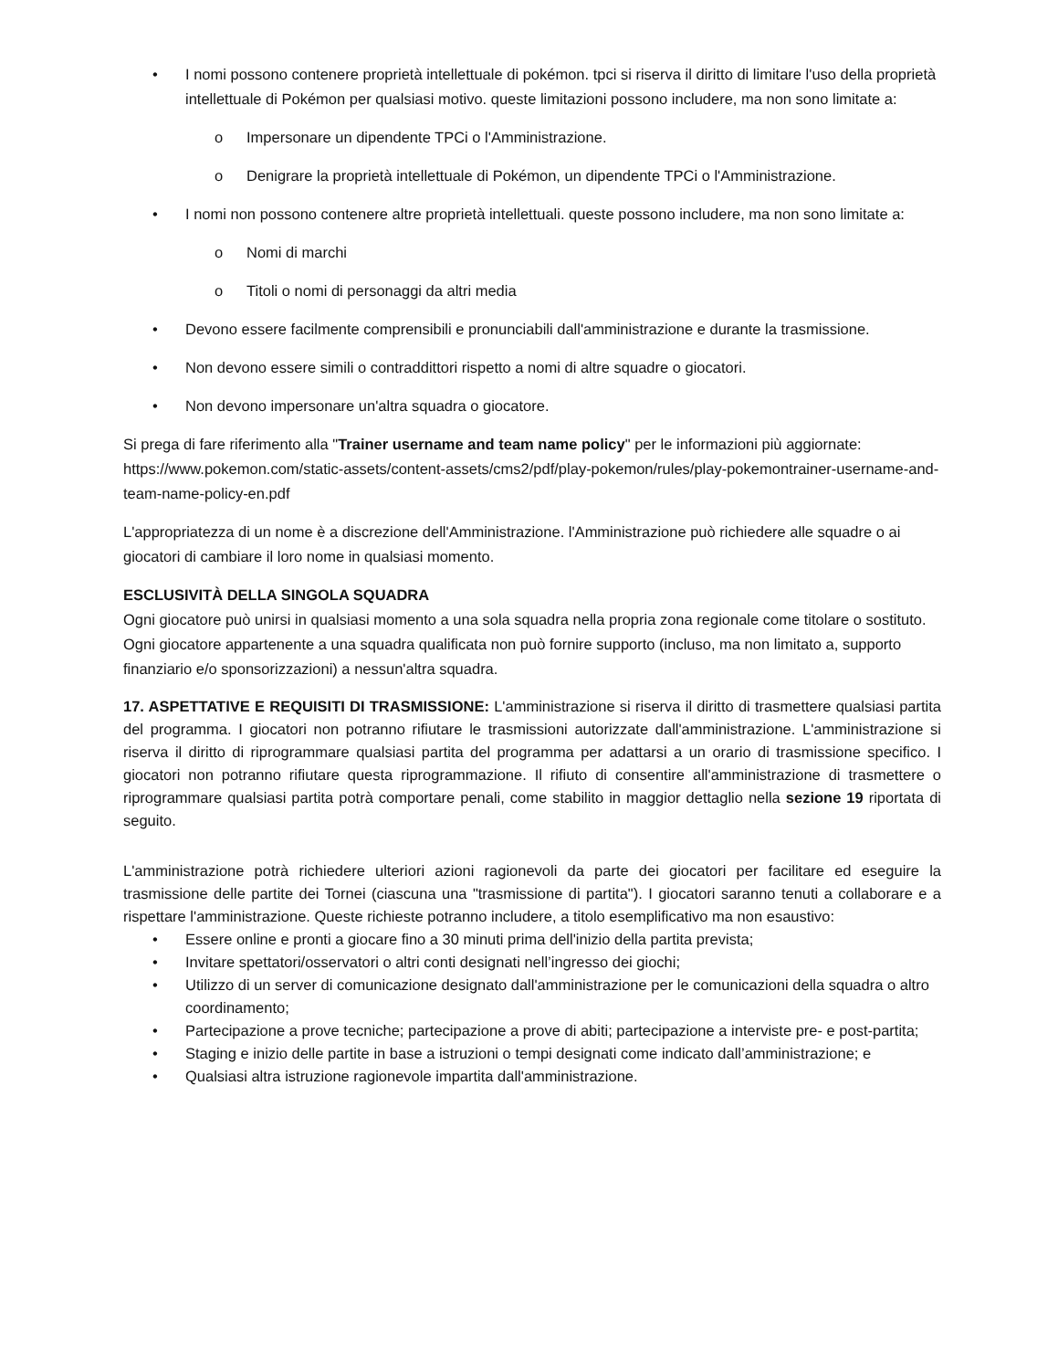• I nomi possono contenere proprietà intellettuale di pokémon. tpci si riserva il diritto di limitare l'uso della proprietà intellettuale di Pokémon per qualsiasi motivo. queste limitazioni possono includere, ma non sono limitate a:
o Impersonare un dipendente TPCi o l'Amministrazione.
o Denigrare la proprietà intellettuale di Pokémon, un dipendente TPCi o l'Amministrazione.
• I nomi non possono contenere altre proprietà intellettuali. queste possono includere, ma non sono limitate a:
o Nomi di marchi
o Titoli o nomi di personaggi da altri media
• Devono essere facilmente comprensibili e pronunciabili dall'amministrazione e durante la trasmissione.
• Non devono essere simili o contraddittori rispetto a nomi di altre squadre o giocatori.
• Non devono impersonare un'altra squadra o giocatore.
Si prega di fare riferimento alla "Trainer username and team name policy" per le informazioni più aggiornate:
https://www.pokemon.com/static-assets/content-assets/cms2/pdf/play-pokemon/rules/play-pokemontrainer-username-and-team-name-policy-en.pdf
L'appropriatezza di un nome è a discrezione dell'Amministrazione. l'Amministrazione può richiedere alle squadre o ai giocatori di cambiare il loro nome in qualsiasi momento.
ESCLUSIVITÀ DELLA SINGOLA SQUADRA
Ogni giocatore può unirsi in qualsiasi momento a una sola squadra nella propria zona regionale come titolare o sostituto. Ogni giocatore appartenente a una squadra qualificata non può fornire supporto (incluso, ma non limitato a, supporto finanziario e/o sponsorizzazioni) a nessun'altra squadra.
17. ASPETTATIVE E REQUISITI DI TRASMISSIONE: L'amministrazione si riserva il diritto di trasmettere qualsiasi partita del programma. I giocatori non potranno rifiutare le trasmissioni autorizzate dall'amministrazione. L'amministrazione si riserva il diritto di riprogrammare qualsiasi partita del programma per adattarsi a un orario di trasmissione specifico. I giocatori non potranno rifiutare questa riprogrammazione. Il rifiuto di consentire all'amministrazione di trasmettere o riprogrammare qualsiasi partita potrà comportare penali, come stabilito in maggior dettaglio nella sezione 19 riportata di seguito.
L'amministrazione potrà richiedere ulteriori azioni ragionevoli da parte dei giocatori per facilitare ed eseguire la trasmissione delle partite dei Tornei (ciascuna una "trasmissione di partita"). I giocatori saranno tenuti a collaborare e a rispettare l'amministrazione. Queste richieste potranno includere, a titolo esemplificativo ma non esaustivo:
• Essere online e pronti a giocare fino a 30 minuti prima dell'inizio della partita prevista;
• Invitare spettatori/osservatori o altri conti designati nell’ingresso dei giochi;
• Utilizzo di un server di comunicazione designato dall'amministrazione per le comunicazioni della squadra o altro coordinamento;
• Partecipazione a prove tecniche; partecipazione a prove di abiti; partecipazione a interviste pre- e post-partita;
• Staging e inizio delle partite in base a istruzioni o tempi designati come indicato dall’amministrazione; e
• Qualsiasi altra istruzione ragionevole impartita dall'amministrazione.